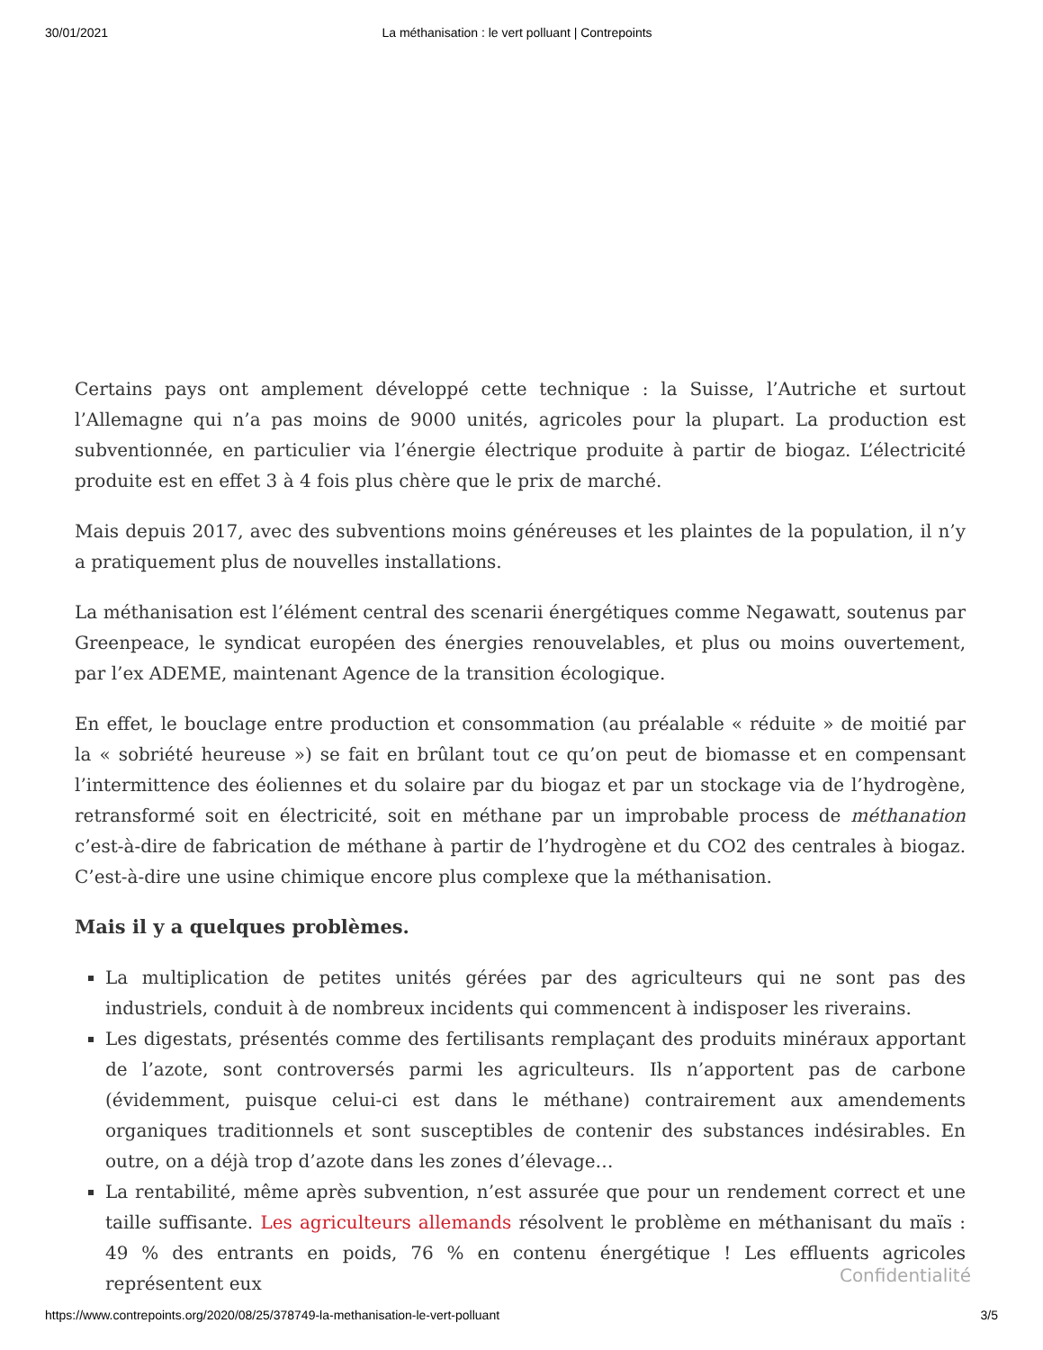30/01/2021 La méthanisation : le vert polluant | Contrepoints
Certains pays ont amplement développé cette technique : la Suisse, l’Autriche et surtout l’Allemagne qui n’a pas moins de 9000 unités, agricoles pour la plupart. La production est subventionnée, en particulier via l’énergie électrique produite à partir de biogaz. L’électricité produite est en effet 3 à 4 fois plus chère que le prix de marché.
Mais depuis 2017, avec des subventions moins généreuses et les plaintes de la population, il n’y a pratiquement plus de nouvelles installations.
La méthanisation est l’élément central des scenarii énergétiques comme Negawatt, soutenus par Greenpeace, le syndicat européen des énergies renouvelables, et plus ou moins ouvertement, par l’ex ADEME, maintenant Agence de la transition écologique.
En effet, le bouclage entre production et consommation (au préalable « réduite » de moitié par la « sobriété heureuse ») se fait en brûlant tout ce qu’on peut de biomasse et en compensant l’intermittence des éoliennes et du solaire par du biogaz et par un stockage via de l’hydrogène, retransformé soit en électricité, soit en méthane par un improbable process de méthanation c’est-à-dire de fabrication de méthane à partir de l’hydrogène et du CO2 des centrales à biogaz. C’est-à-dire une usine chimique encore plus complexe que la méthanisation.
Mais il y a quelques problèmes.
La multiplication de petites unités gérées par des agriculteurs qui ne sont pas des industriels, conduit à de nombreux incidents qui commencent à indisposer les riverains.
Les digestats, présentés comme des fertilisants remplaçant des produits minéraux apportant de l’azote, sont controversés parmi les agriculteurs. Ils n’apportent pas de carbone (évidemment, puisque celui-ci est dans le méthane) contrairement aux amendements organiques traditionnels et sont susceptibles de contenir des substances indésirables. En outre, on a déjà trop d’azote dans les zones d’élevage…
La rentabilité, même après subvention, n’est assurée que pour un rendement correct et une taille suffisante. Les agriculteurs allemands résolvent le problème en méthanisant du maïs : 49 % des entrants en poids, 76 % en contenu énergétique ! Les effluents agricoles représentent eux
Confidentialité
https://www.contrepoints.org/2020/08/25/378749-la-methanisation-le-vert-polluant 3/5